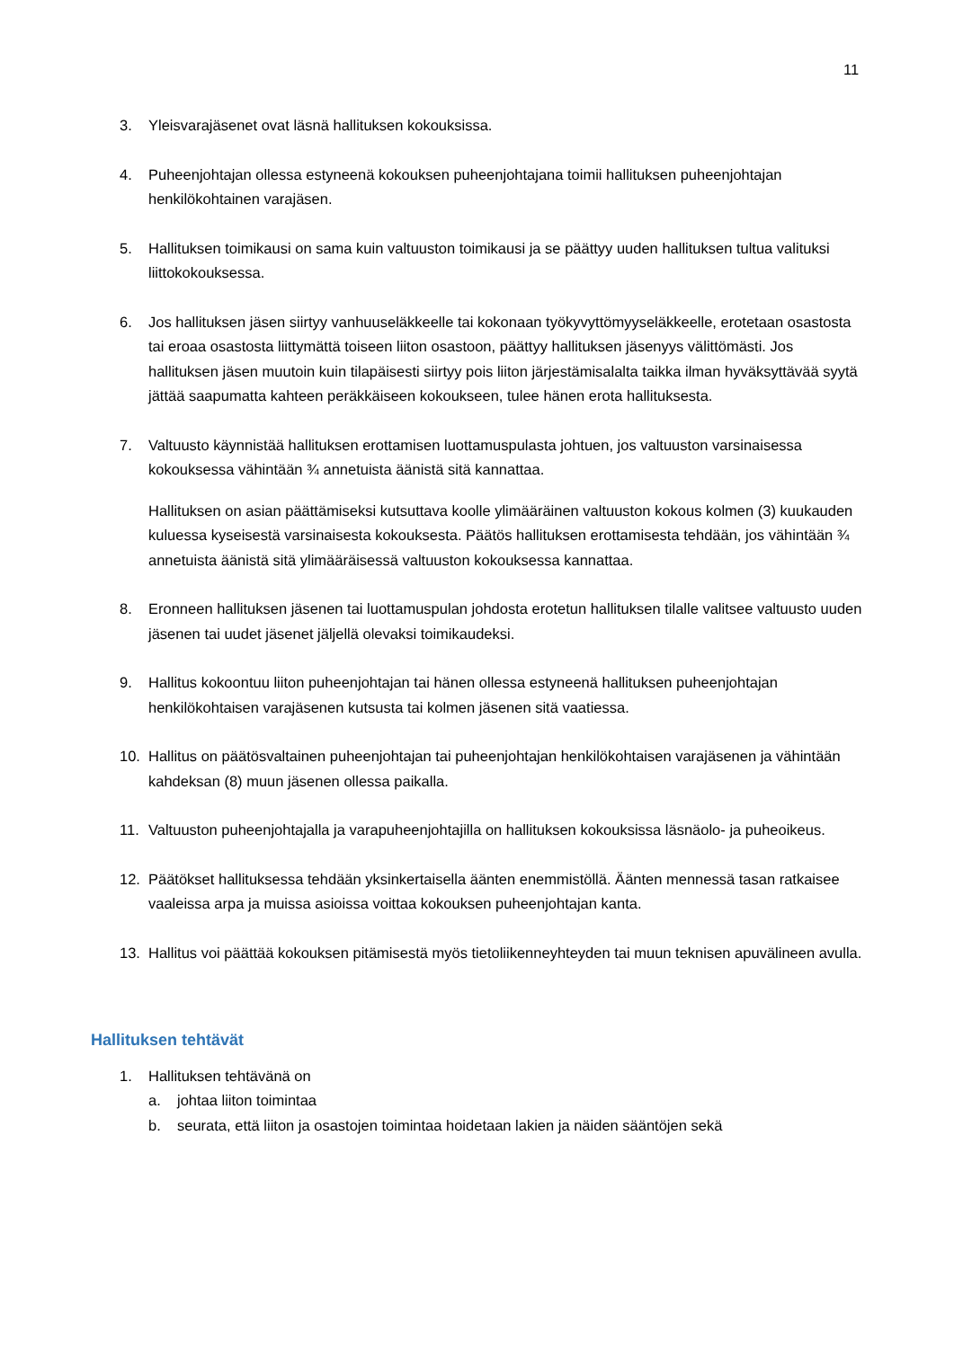11
3. Yleisvarajäsenet ovat läsnä hallituksen kokouksissa.
4. Puheenjohtajan ollessa estyneenä kokouksen puheenjohtajana toimii hallituksen puheenjohtajan henkilökohtainen varajäsen.
5. Hallituksen toimikausi on sama kuin valtuuston toimikausi ja se päättyy uuden hallituksen tultua valituksi liittokokouksessa.
6. Jos hallituksen jäsen siirtyy vanhuuseläkkeelle tai kokonaan työkyvyttömyyseläkkeelle, erotetaan osastosta tai eroaa osastosta liittymättä toiseen liiton osastoon, päättyy hallituksen jäsenyys välittömästi. Jos hallituksen jäsen muutoin kuin tilapäisesti siirtyy pois liiton järjestämisalalta taikka ilman hyväksyttävää syytä jättää saapumatta kahteen peräkkäiseen kokoukseen, tulee hänen erota hallituksesta.
7. Valtuusto käynnistää hallituksen erottamisen luottamuspulasta johtuen, jos valtuuston varsinaisessa kokouksessa vähintään ¾ annetuista äänistä sitä kannattaa.
Hallituksen on asian päättämiseksi kutsuttava koolle ylimääräinen valtuuston kokous kolmen (3) kuukauden kuluessa kyseisestä varsinaisesta kokouksesta. Päätös hallituksen erottamisesta tehdään, jos vähintään ¾ annetuista äänistä sitä ylimääräisessä valtuuston kokouksessa kannattaa.
8. Eronneen hallituksen jäsenen tai luottamuspulan johdosta erotetun hallituksen tilalle valitsee valtuusto uuden jäsenen tai uudet jäsenet jäljellä olevaksi toimikaudeksi.
9. Hallitus kokoontuu liiton puheenjohtajan tai hänen ollessa estyneenä hallituksen puheenjohtajan henkilökohtaisen varajäsenen kutsusta tai kolmen jäsenen sitä vaatiessa.
10. Hallitus on päätösvaltainen puheenjohtajan tai puheenjohtajan henkilökohtaisen varajäsenen ja vähintään kahdeksan (8) muun jäsenen ollessa paikalla.
11. Valtuuston puheenjohtajalla ja varapuheenjohtajilla on hallituksen kokouksissa läsnäolo- ja puheoikeus.
12. Päätökset hallituksessa tehdään yksinkertaisella äänten enemmistöllä. Äänten mennessä tasan ratkaisee vaaleissa arpa ja muissa asioissa voittaa kokouksen puheenjohtajan kanta.
13. Hallitus voi päättää kokouksen pitämisestä myös tietoliikenneyhteyden tai muun teknisen apuvälineen avulla.
Hallituksen tehtävät
1. Hallituksen tehtävänä on
a. johtaa liiton toimintaa
b. seurata, että liiton ja osastojen toimintaa hoidetaan lakien ja näiden sääntöjen sekä